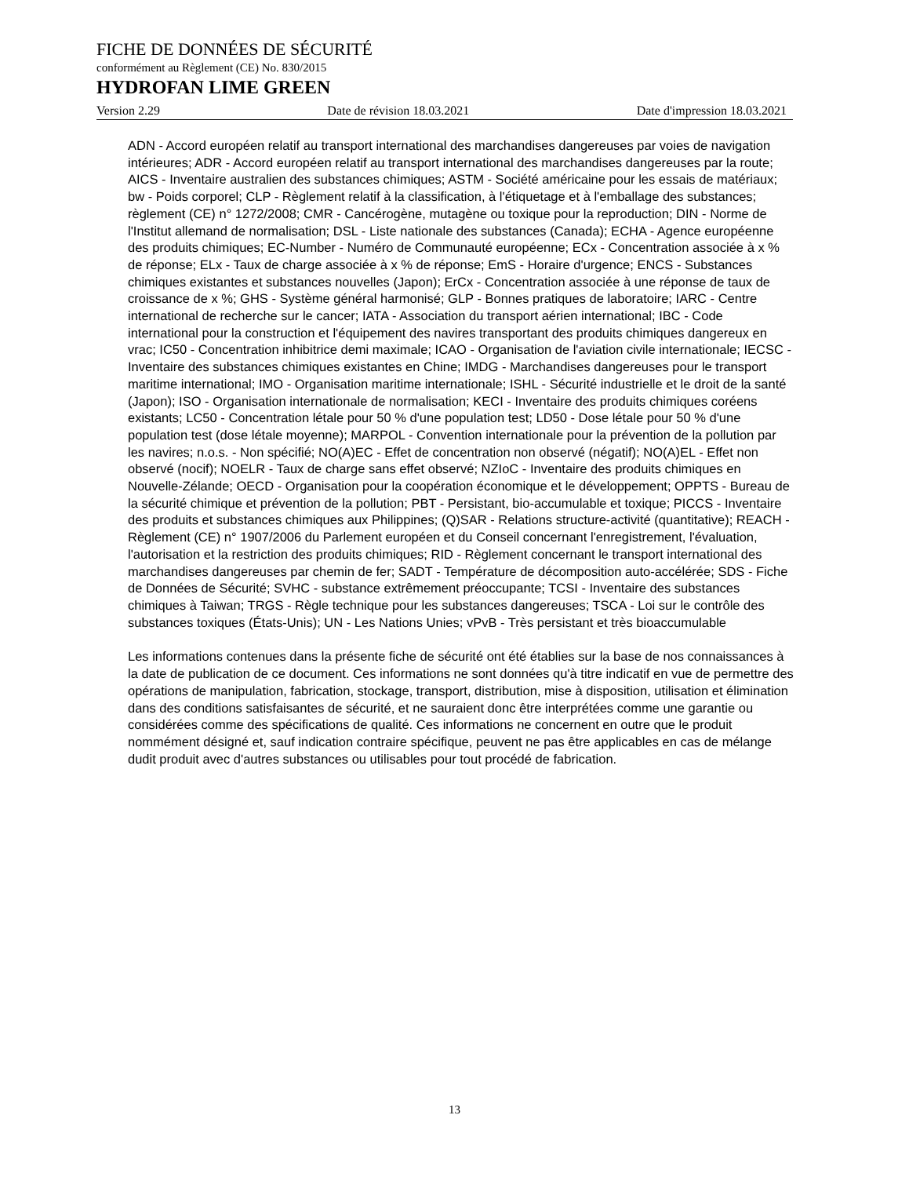FICHE DE DONNÉES DE SÉCURITÉ
conformément au Règlement (CE) No. 830/2015
HYDROFAN LIME GREEN
Version 2.29 Date de révision 18.03.2021 Date d'impression 18.03.2021
ADN - Accord européen relatif au transport international des marchandises dangereuses par voies de navigation intérieures; ADR - Accord européen relatif au transport international des marchandises dangereuses par la route; AICS - Inventaire australien des substances chimiques; ASTM - Société américaine pour les essais de matériaux; bw - Poids corporel; CLP - Règlement relatif à la classification, à l'étiquetage et à l'emballage des substances; règlement (CE) n° 1272/2008; CMR - Cancérogène, mutagène ou toxique pour la reproduction; DIN - Norme de l'Institut allemand de normalisation; DSL - Liste nationale des substances (Canada); ECHA - Agence européenne des produits chimiques; EC-Number - Numéro de Communauté européenne; ECx - Concentration associée à x % de réponse; ELx - Taux de charge associée à x % de réponse; EmS - Horaire d'urgence; ENCS - Substances chimiques existantes et substances nouvelles (Japon); ErCx - Concentration associée à une réponse de taux de croissance de x %; GHS - Système général harmonisé; GLP - Bonnes pratiques de laboratoire; IARC - Centre international de recherche sur le cancer; IATA - Association du transport aérien international; IBC - Code international pour la construction et l'équipement des navires transportant des produits chimiques dangereux en vrac; IC50 - Concentration inhibitrice demi maximale; ICAO - Organisation de l'aviation civile internationale; IECSC - Inventaire des substances chimiques existantes en Chine; IMDG - Marchandises dangereuses pour le transport maritime international; IMO - Organisation maritime internationale; ISHL - Sécurité industrielle et le droit de la santé (Japon); ISO - Organisation internationale de normalisation; KECI - Inventaire des produits chimiques coréens existants; LC50 - Concentration létale pour 50 % d'une population test; LD50 - Dose létale pour 50 % d'une population test (dose létale moyenne); MARPOL - Convention internationale pour la prévention de la pollution par les navires; n.o.s. - Non spécifié; NO(A)EC - Effet de concentration non observé (négatif); NO(A)EL - Effet non observé (nocif); NOELR - Taux de charge sans effet observé; NZIoC - Inventaire des produits chimiques en Nouvelle-Zélande; OECD - Organisation pour la coopération économique et le développement; OPPTS - Bureau de la sécurité chimique et prévention de la pollution; PBT - Persistant, bio-accumulable et toxique; PICCS - Inventaire des produits et substances chimiques aux Philippines; (Q)SAR - Relations structure-activité (quantitative); REACH - Règlement (CE) n° 1907/2006 du Parlement européen et du Conseil concernant l'enregistrement, l'évaluation, l'autorisation et la restriction des produits chimiques; RID - Règlement concernant le transport international des marchandises dangereuses par chemin de fer; SADT - Température de décomposition auto-accélérée; SDS - Fiche de Données de Sécurité; SVHC - substance extrêmement préoccupante; TCSI - Inventaire des substances chimiques à Taiwan; TRGS - Règle technique pour les substances dangereuses; TSCA - Loi sur le contrôle des substances toxiques (États-Unis); UN - Les Nations Unies; vPvB - Très persistant et très bioaccumulable
Les informations contenues dans la présente fiche de sécurité ont été établies sur la base de nos connaissances à la date de publication de ce document. Ces informations ne sont données qu'à titre indicatif en vue de permettre des opérations de manipulation, fabrication, stockage, transport, distribution, mise à disposition, utilisation et élimination dans des conditions satisfaisantes de sécurité, et ne sauraient donc être interprétées comme une garantie ou considérées comme des spécifications de qualité. Ces informations ne concernent en outre que le produit nommément désigné et, sauf indication contraire spécifique, peuvent ne pas être applicables en cas de mélange dudit produit avec d'autres substances ou utilisables pour tout procédé de fabrication.
13